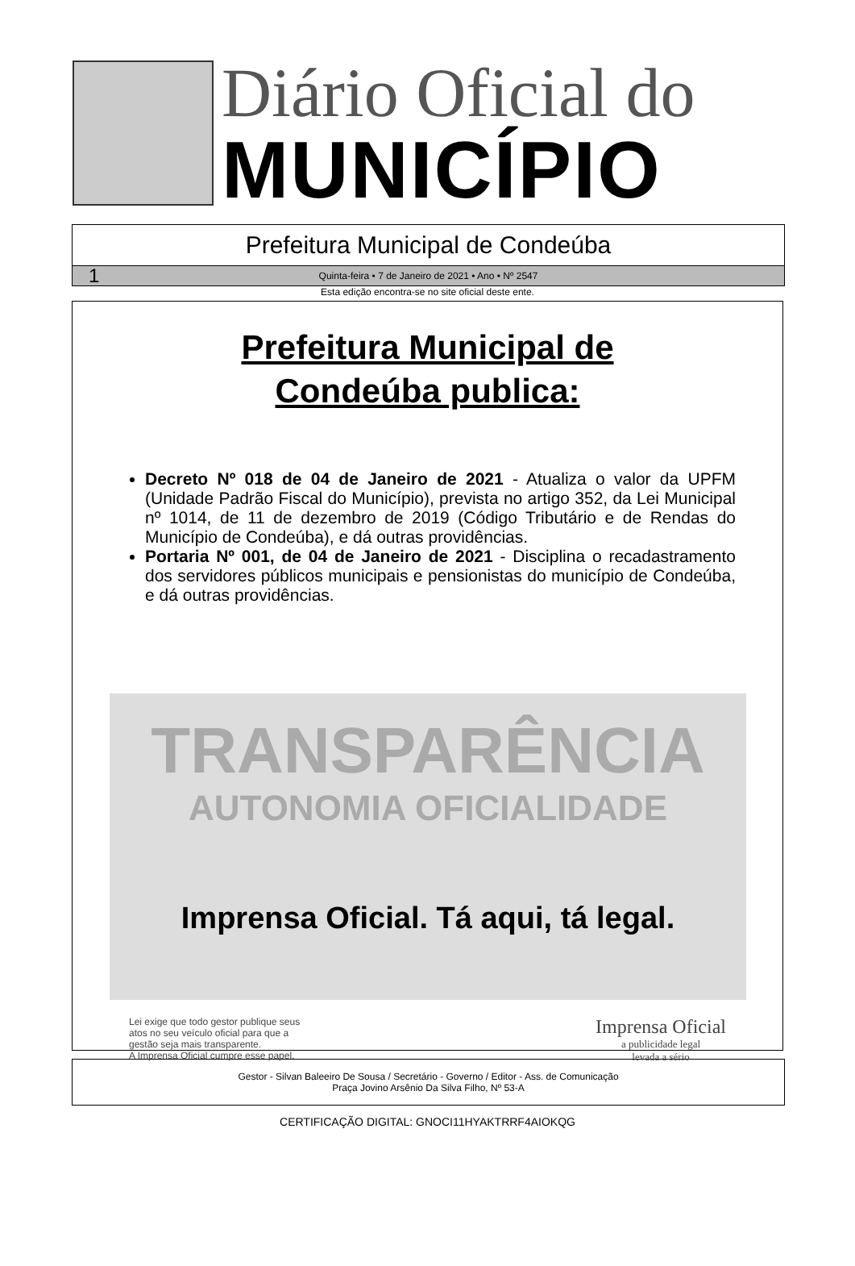Diário Oficial do
MUNICÍPIO
Prefeitura Municipal de Condeúba
1 Quinta-feira • 7 de Janeiro de 2021 • Ano • Nº 2547
Esta edição encontra-se no site oficial deste ente.
Prefeitura Municipal de
Condeúba publica:
Decreto Nº 018 de 04 de Janeiro de 2021 - Atualiza o valor da UPFM (Unidade Padrão Fiscal do Município), prevista no artigo 352, da Lei Municipal nº 1014, de 11 de dezembro de 2019 (Código Tributário e de Rendas do Município de Condeúba), e dá outras providências.
Portaria Nº 001, de 04 de Janeiro de 2021 - Disciplina o recadastramento dos servidores públicos municipais e pensionistas do município de Condeúba, e dá outras providências.
TRANSPARÊNCIA
AUTONOMIA OFICIALIDADE
Imprensa Oficial. Tá aqui, tá legal.
Lei exige que todo gestor publique seus
atos no seu veículo oficial para que a
gestão seja mais transparente.
A Imprensa Oficial cumpre esse papel.
Imprensa Oficial
a publicidade legal
levada a sério
Gestor - Silvan Baleeiro De Sousa / Secretário - Governo / Editor - Ass. de Comunicação
Praça Jovino Arsênio Da Silva Filho, Nº 53-A
CERTIFICAÇÃO DIGITAL: GNOCI11HYAKTRRF4AIOKQG